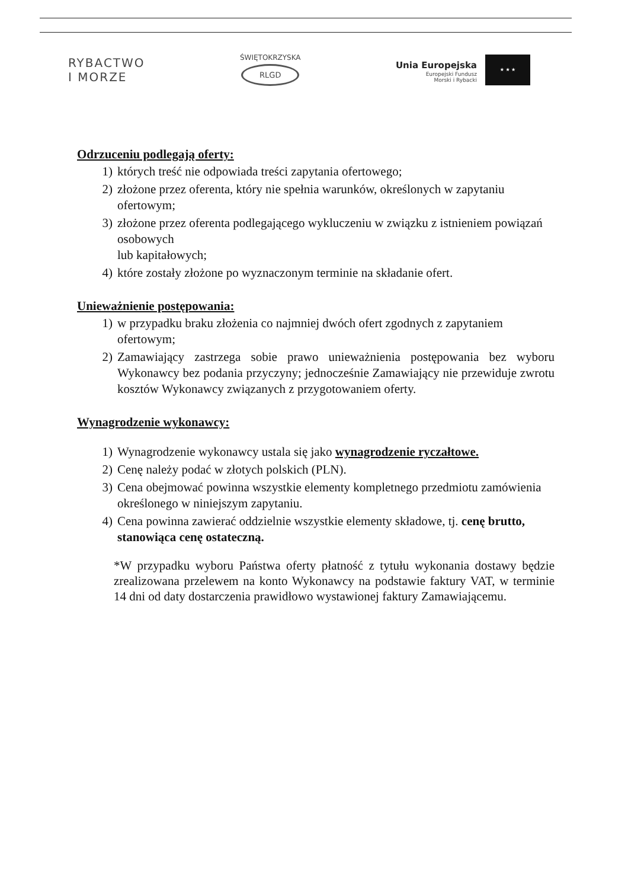RYBACTWO
I MORZE
ŚWIĘTOKRZYSKA
RLGD
Unia Europejska
Europejski Fundusz
Morski i Rybacki
★ ★ ★
Odrzuceniu podlegają oferty:
1) których treść nie odpowiada treści zapytania ofertowego;
2) złożone przez oferenta, który nie spełnia warunków, określonych w zapytaniu ofertowym;
3) złożone przez oferenta podlegającego wykluczeniu w związku z istnieniem powiązań osobowych
lub kapitałowych;
4) które zostały złożone po wyznaczonym terminie na składanie ofert.
Unieważnienie postępowania:
1) w przypadku braku złożenia co najmniej dwóch ofert zgodnych z zapytaniem ofertowym;
2) Zamawiający zastrzega sobie prawo unieważnienia postępowania bez wyboru Wykonawcy bez podania przyczyny; jednocześnie Zamawiający nie przewiduje zwrotu kosztów Wykonawcy związanych z przygotowaniem oferty.
Wynagrodzenie wykonawcy:
1) Wynagrodzenie wykonawcy ustala się jako wynagrodzenie ryczałtowe.
2) Cenę należy podać w złotych polskich (PLN).
3) Cena obejmować powinna wszystkie elementy kompletnego przedmiotu zamówienia określonego w niniejszym zapytaniu.
4) Cena powinna zawierać oddzielnie wszystkie elementy składowe, tj. cenę brutto, stanowiąca cenę ostateczną.
*W przypadku wyboru Państwa oferty płatność z tytułu wykonania dostawy będzie zrealizowana przelewem na konto Wykonawcy na podstawie faktury VAT, w terminie 14 dni od daty dostarczenia prawidłowo wystawionej faktury Zamawiającemu.